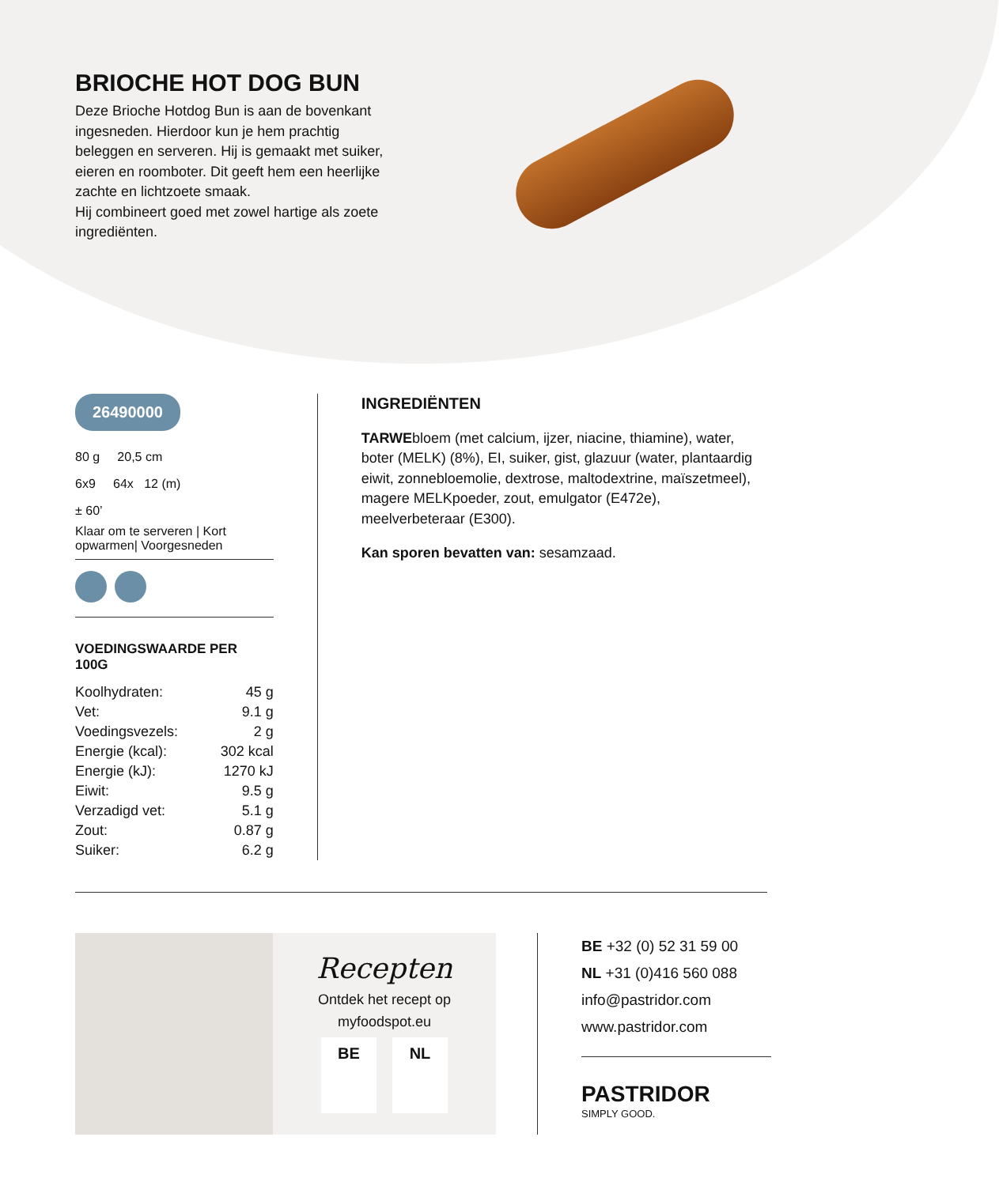BRIOCHE HOT DOG BUN
Deze Brioche Hotdog Bun is aan de bovenkant ingesneden. Hierdoor kun je hem prachtig beleggen en serveren. Hij is gemaakt met suiker, eieren en roomboter. Dit geeft hem een heerlijke zachte en lichtzoete smaak.
Hij combineert goed met zowel hartige als zoete ingrediënten.
26490000
80 g 20,5 cm
6x9 64x 12 (m)
± 60’
Klaar om te serveren | Kort opwarmen| Voorgesneden
VOEDINGSWAARDE PER 100G
| Koolhydraten: | 45 g |
| Vet: | 9.1 g |
| Voedingsvezels: | 2 g |
| Energie (kcal): | 302 kcal |
| Energie (kJ): | 1270 kJ |
| Eiwit: | 9.5 g |
| Verzadigd vet: | 5.1 g |
| Zout: | 0.87 g |
| Suiker: | 6.2 g |
INGREDIËNTEN
TARWEbloem (met calcium, ijzer, niacine, thiamine), water, boter (MELK) (8%), EI, suiker, gist, glazuur (water, plantaardig eiwit, zonnebloemolie, dextrose, maltodextrine, maïszetmeel), magere MELKpoeder, zout, emulgator (E472e), meelverbeteraar (E300).
Kan sporen bevatten van: sesamzaad.
Recepten
Ontdek het recept op
myfoodspot.eu
BE NL
BE +32 (0) 52 31 59 00
NL +31 (0)416 560 088
info@pastridor.com
www.pastridor.com
PASTRIDOR
SIMPLY GOOD.